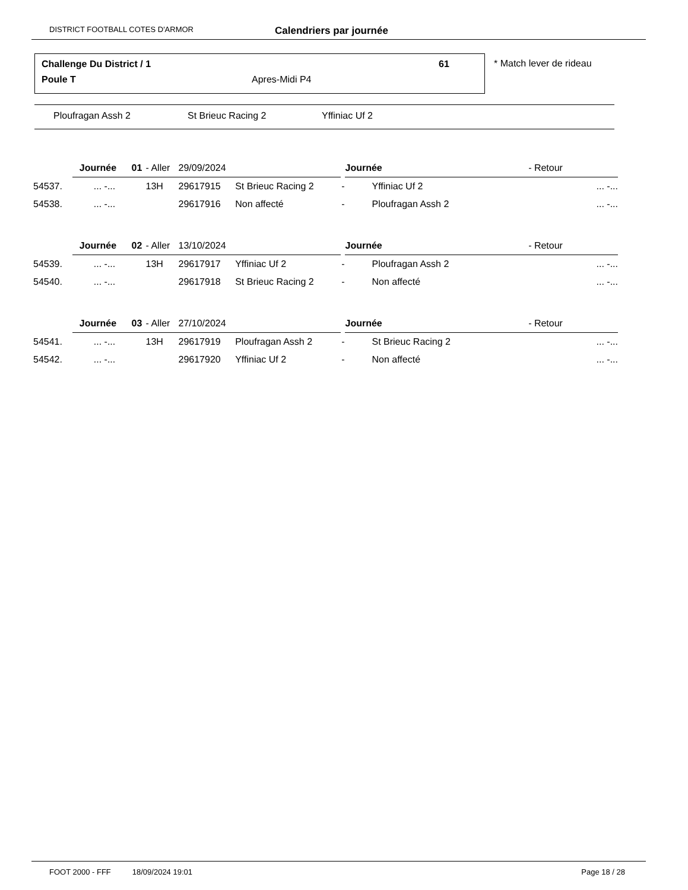DISTRICT FOOTBALL COTES D'ARMOR Calendriers par journée
Challenge Du District / 1 61
Poule T Apres-Midi P4
* Match lever de rideau
Ploufragan Assh 2 St Brieuc Racing 2 Yffiniac Uf 2
| | Journée | 01 | - Aller | 29/09/2024 | | | Journée | - Retour | | |
| 54537. | ... -... | | 13H | 29617915 | St Brieuc Racing 2 | - | Yffiniac Uf 2 | | | ... -... |
| 54538. | ... -... | | | 29617916 | Non affecté | - | Ploufragan Assh 2 | | | ... -... |
| | Journée | 02 | - Aller | 13/10/2024 | | | Journée | - Retour | | |
| 54539. | ... -... | | 13H | 29617917 | Yffiniac Uf 2 | - | Ploufragan Assh 2 | | | ... -... |
| 54540. | ... -... | | | 29617918 | St Brieuc Racing 2 | - | Non affecté | | | ... -... |
| | Journée | 03 | - Aller | 27/10/2024 | | | Journée | - Retour | | |
| 54541. | ... -... | | 13H | 29617919 | Ploufragan Assh 2 | - | St Brieuc Racing 2 | | | ... -... |
| 54542. | ... -... | | | 29617920 | Yffiniac Uf 2 | - | Non affecté | | | ... -... |
FOOT 2000 - FFF 18/09/2024 19:01 Page 18 / 28